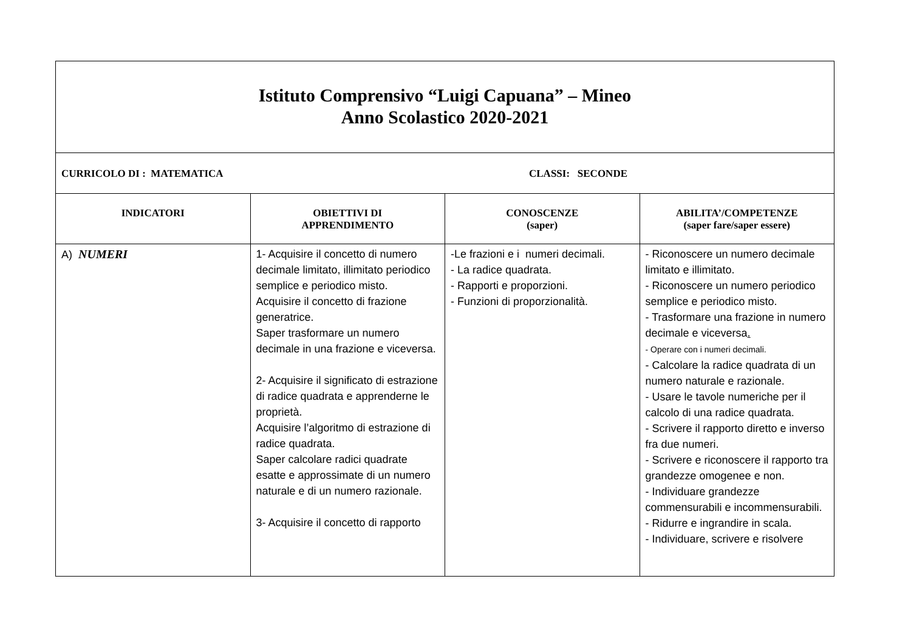| Istituto Comprensivo “Luigi Capuana” – Mineo Anno Scolastico 2020-2021 | | | |
| CURRICOLO DI : MATEMATICA CLASSI: SECONDE | | | |
| INDICATORI | OBIETTIVI DI APPRENDIMENTO | CONOSCENZE (saper) | ABILITA’/COMPETENZE (saper fare/saper essere) |
| A) NUMERI | 1- Acquisire il concetto di numero decimale limitato, illimitato periodico semplice e periodico misto. Acquisire il concetto di frazione generatrice. Saper trasformare un numero decimale in una frazione e viceversa. 2- Acquisire il significato di estrazione di radice quadrata e apprenderne le proprietà. Acquisire l’algoritmo di estrazione di radice quadrata. Saper calcolare radici quadrate esatte e approssimate di un numero naturale e di un numero razionale. 3- Acquisire il concetto di rapporto | -Le frazioni e i numeri decimali. - La radice quadrata. - Rapporti e proporzioni. - Funzioni di proporzionalità. | - Riconoscere un numero decimale limitato e illimitato. - Riconoscere un numero periodico semplice e periodico misto. - Trasformare una frazione in numero decimale e viceversa . - Operare con i numeri decimali. - Calcolare la radice quadrata di un numero naturale e razionale. - Usare le tavole numeriche per il calcolo di una radice quadrata. - Scrivere il rapporto diretto e inverso fra due numeri. - Scrivere e riconoscere il rapporto tra grandezze omogenee e non. - Individuare grandezze commensurabili e incommensurabili. - Ridurre e ingrandire in scala. - Individuare, scrivere e risolvere |